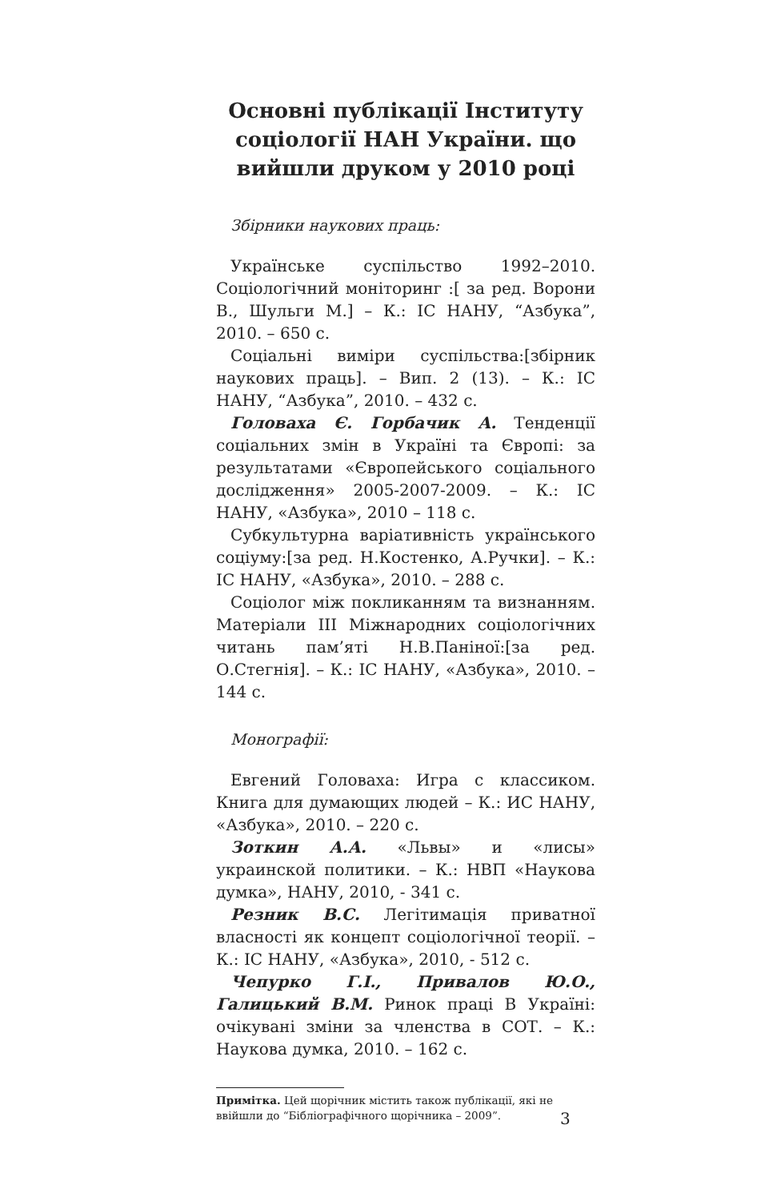Основні публікації Інституту соціології НАН України. що вийшли друком у 2010 році
Збірники наукових праць:
Українське суспільство 1992–2010. Соціологічний моніторинг :[ за ред. Ворони В., Шульги М.] – К.: ІС НАНУ, “Азбука”, 2010. – 650 с.
Соціальні виміри суспільства:[збірник наукових праць]. – Вип. 2 (13). – К.: ІС НАНУ, “Азбука”, 2010. – 432 с.
Головаха Є. Горбачик А. Тенденції соціальних змін в Україні та Європі: за результатами «Європейського соціального дослідження» 2005-2007-2009. – К.: ІС НАНУ, «Азбука», 2010 – 118 с.
Субкультурна варіативність українського соціуму:[за ред. Н.Костенко, А.Ручки]. – К.: ІС НАНУ, «Азбука», 2010. – 288 с.
Соціолог між покликанням та визнанням. Матеріали ІІІ Міжнародних соціологічних читань пам’яті Н.В.Паніної:[за ред. О.Стегнія]. – К.: ІС НАНУ, «Азбука», 2010. – 144 с.
Монографії:
Евгений Головаха: Игра с классиком. Книга для думающих людей – К.: ИС НАНУ, «Азбука», 2010. – 220 с.
Зоткин А.А. «Львы» и «лисы» украинской политики. – К.: НВП «Наукова думка», НАНУ, 2010, - 341 с.
Резник В.С. Легітимація приватної власності як концепт соціологічної теорії. – К.: ІС НАНУ, «Азбука», 2010, - 512 с.
Чепурко Г.І., Привалов Ю.О., Галицький В.М. Ринок праці В Україні: очікувані зміни за членства в СОТ. – К.: Наукова думка, 2010. – 162 с.
Примітка. Цей щорічник містить також публікації, які не ввійшли до “Бібліографічного щорічника – 2009”.
3